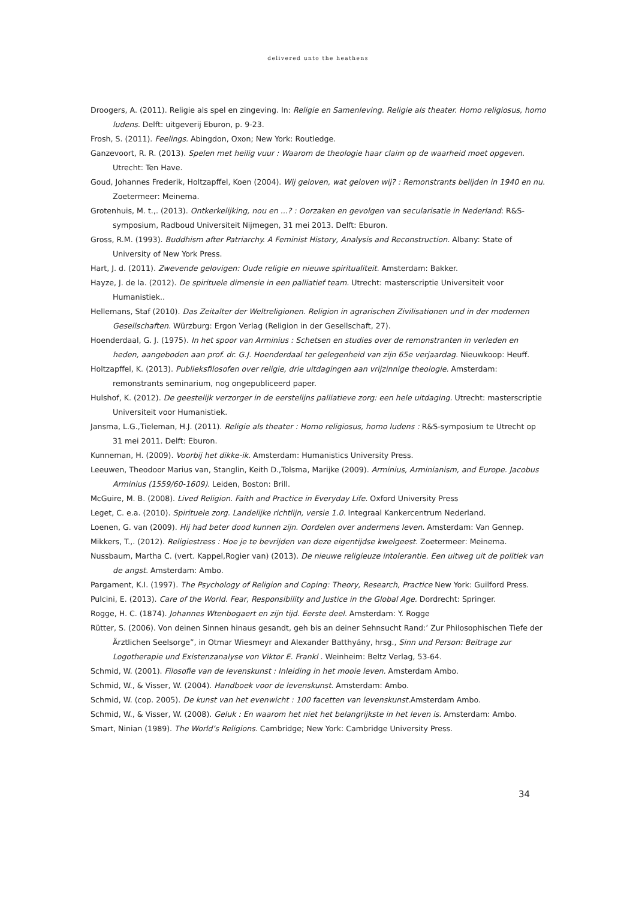delivered unto the heathens
Droogers, A. (2011). Religie als spel en zingeving. In: Religie en Samenleving. Religie als theater. Homo religiosus, homo ludens. Delft: uitgeverij Eburon, p. 9-23.
Frosh, S. (2011). Feelings. Abingdon, Oxon; New York: Routledge.
Ganzevoort, R. R. (2013). Spelen met heilig vuur : Waarom de theologie haar claim op de waarheid moet opgeven. Utrecht: Ten Have.
Goud, Johannes Frederik, Holtzapffel, Koen (2004). Wij geloven, wat geloven wij? : Remonstrants belijden in 1940 en nu. Zoetermeer: Meinema.
Grotenhuis, M. t.,. (2013). Ontkerkelijking, nou en ...? : Oorzaken en gevolgen van secularisatie in Nederland: R&S-symposium, Radboud Universiteit Nijmegen, 31 mei 2013. Delft: Eburon.
Gross, R.M. (1993). Buddhism after Patriarchy. A Feminist History, Analysis and Reconstruction. Albany: State of University of New York Press.
Hart, J. d. (2011). Zwevende gelovigen: Oude religie en nieuwe spiritualiteit. Amsterdam: Bakker.
Hayze, J. de la. (2012). De spirituele dimensie in een palliatief team. Utrecht: masterscriptie Universiteit voor Humanistiek..
Hellemans, Staf (2010). Das Zeitalter der Weltreligionen. Religion in agrarischen Zivilisationen und in der modernen Gesellschaften. Würzburg: Ergon Verlag (Religion in der Gesellschaft, 27).
Hoenderdaal, G. J. (1975). In het spoor van Arminius : Schetsen en studies over de remonstranten in verleden en heden, aangeboden aan prof. dr. G.J. Hoenderdaal ter gelegenheid van zijn 65e verjaardag. Nieuwkoop: Heuff.
Holtzapffel, K. (2013). Publieksfilosofen over religie, drie uitdagingen aan vrijzinnige theologie. Amsterdam: remonstrants seminarium, nog ongepubliceerd paper.
Hulshof, K. (2012). De geestelijk verzorger in de eerstelijns palliatieve zorg: een hele uitdaging. Utrecht: masterscriptie Universiteit voor Humanistiek.
Jansma, L.G.,Tieleman, H.J. (2011). Religie als theater : Homo religiosus, homo ludens : R&S-symposium te Utrecht op 31 mei 2011. Delft: Eburon.
Kunneman, H. (2009). Voorbij het dikke-ik. Amsterdam: Humanistics University Press.
Leeuwen, Theodoor Marius van, Stanglin, Keith D.,Tolsma, Marijke (2009). Arminius, Arminianism, and Europe. Jacobus Arminius (1559/60-1609). Leiden, Boston: Brill.
McGuire, M. B. (2008). Lived Religion. Faith and Practice in Everyday Life. Oxford University Press
Leget, C. e.a. (2010). Spirituele zorg. Landelijke richtlijn, versie 1.0. Integraal Kankercentrum Nederland.
Loenen, G. van (2009). Hij had beter dood kunnen zijn. Oordelen over andermens leven. Amsterdam: Van Gennep.
Mikkers, T.,. (2012). Religiestress : Hoe je te bevrijden van deze eigentijdse kwelgeest. Zoetermeer: Meinema.
Nussbaum, Martha C. (vert. Kappel,Rogier van) (2013). De nieuwe religieuze intolerantie. Een uitweg uit de politiek van de angst. Amsterdam: Ambo.
Pargament, K.I. (1997). The Psychology of Religion and Coping: Theory, Research, Practice New York: Guilford Press.
Pulcini, E. (2013). Care of the World. Fear, Responsibility and Justice in the Global Age. Dordrecht: Springer.
Rogge, H. C. (1874). Johannes Wtenbogaert en zijn tijd. Eerste deel. Amsterdam: Y. Rogge
Rütter, S. (2006). Von deinen Sinnen hinaus gesandt, geh bis an deiner Sehnsucht Rand:’ Zur Philosophischen Tiefe der Ärztlichen Seelsorge”, in Otmar Wiesmeyr and Alexander Batthyány, hrsg., Sinn und Person: Beitrage zur Logotherapie und Existenzanalyse von Viktor E. Frankl . Weinheim: Beltz Verlag, 53-64.
Schmid, W. (2001). Filosofie van de levenskunst : Inleiding in het mooie leven. Amsterdam Ambo.
Schmid, W., & Visser, W. (2004). Handboek voor de levenskunst. Amsterdam: Ambo.
Schmid, W. (cop. 2005). De kunst van het evenwicht : 100 facetten van levenskunst. Amsterdam Ambo.
Schmid, W., & Visser, W. (2008). Geluk : En waarom het niet het belangrijkste in het leven is. Amsterdam: Ambo.
Smart, Ninian (1989). The World’s Religions. Cambridge; New York: Cambridge University Press.
34